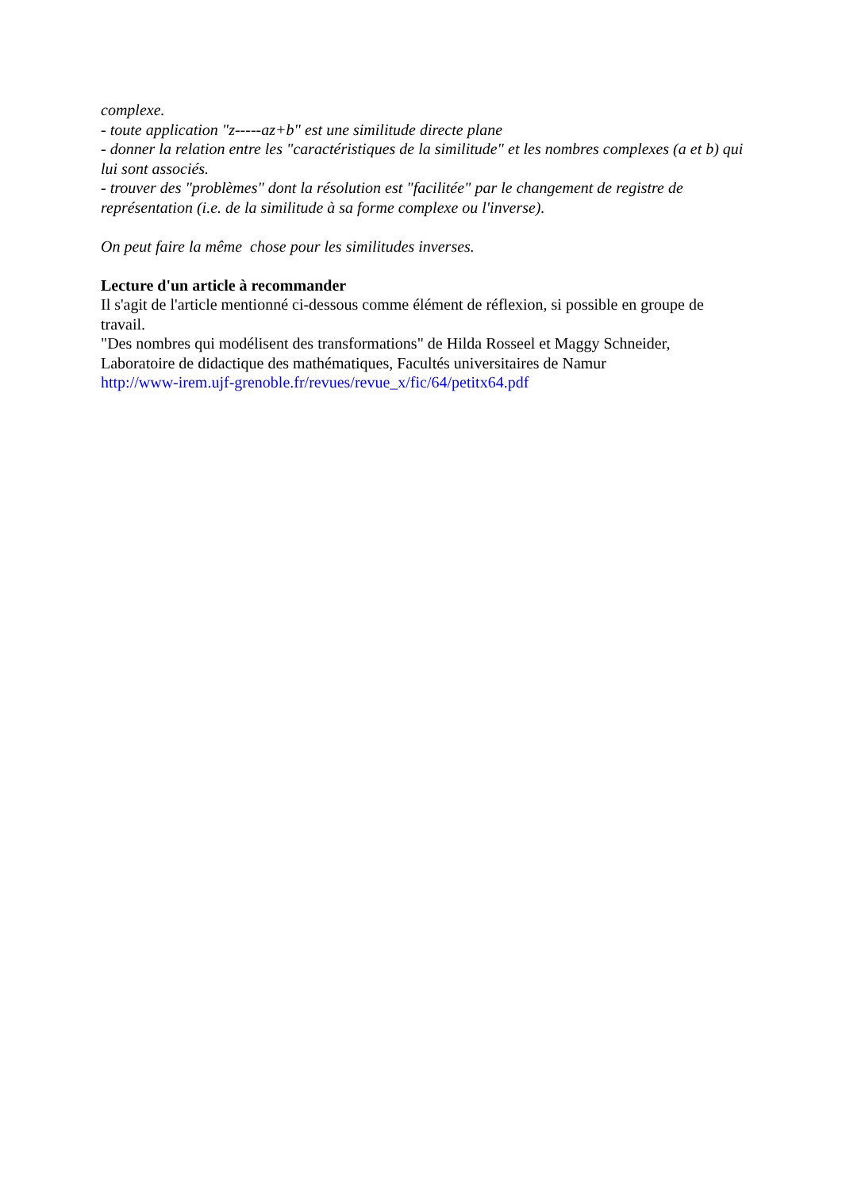complexe.
- toute application "z-----az+b" est une similitude directe plane
- donner la relation entre les "caractéristiques de la similitude" et les nombres complexes (a et b) qui lui sont associés.
- trouver des "problèmes" dont la résolution est "facilitée" par le changement de registre de représentation (i.e. de la similitude à sa forme complexe ou l'inverse).
On peut faire la même chose pour les similitudes inverses.
Lecture d'un article à recommander
Il s'agit de l'article mentionné ci-dessous comme élément de réflexion, si possible en groupe de travail.
"Des nombres qui modélisent des transformations" de Hilda Rosseel et Maggy Schneider, Laboratoire de didactique des mathématiques, Facultés universitaires de Namur
http://www-irem.ujf-grenoble.fr/revues/revue_x/fic/64/petitx64.pdf